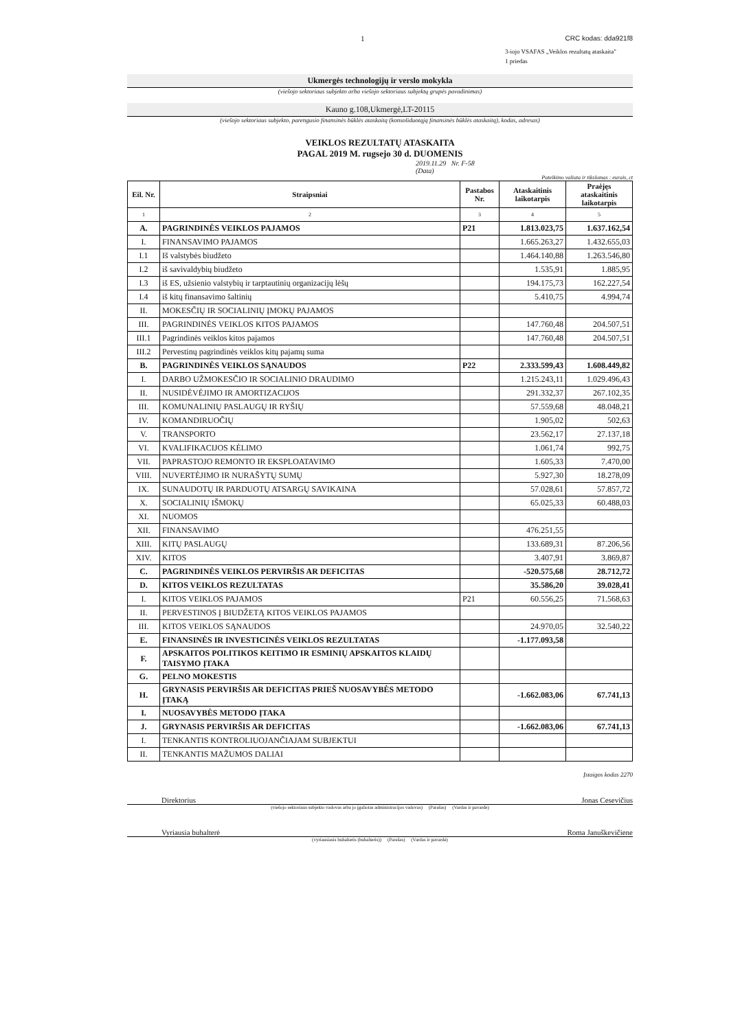1 CRC kodas: dda921f8
3-iojo VSAFAS „Veiklos rezultatų ataskaita"
1 priedas
Ukmergės technologijų ir verslo mokykla
(viešojo sektoriaus subjekto arba viešojo sektoriaus subjektų grupės pavadinimas)
Kauno g.108,Ukmergė,LT-20115
(viešojo sektoriaus subjekto, parengusio finansinės būklės ataskaitą (konsoliduotąją finansinės būklės ataskaitą), kodas, adresas)
VEIKLOS REZULTATŲ ATASKAITA
PAGAL 2019 M. rugsejo 30 d. DUOMENIS
2019.11.29 Nr. F-58
(Data)
Pateikimo valiuta ir tikslumas : eurais, ct
| Eil. Nr. | Straipsniai | Pastabos Nr. | Ataskaitinis laikotarpis | Praėjęs ataskaitinis laikotarpis |
| --- | --- | --- | --- | --- |
| 1 | 2 | 3 | 4 | 5 |
| A. | PAGRINDINĖS VEIKLOS PAJAMOS | P21 | 1.813.023,75 | 1.637.162,54 |
| I. | FINANSAVIMO PAJAMOS | | 1.665.263,27 | 1.432.655,03 |
| I.1 | Iš valstybės biudžeto | | 1.464.140,88 | 1.263.546,80 |
| I.2 | iš savivaldybių biudžeto | | 1.535,91 | 1.885,95 |
| I.3 | iš ES, užsienio valstybių ir tarptautinių organizacijų lėšų | | 194.175,73 | 162.227,54 |
| I.4 | iš kitų finansavimo šaltinių | | 5.410,75 | 4.994,74 |
| II. | MOKESČIŲ IR SOCIALINIŲ ĮMOKŲ PAJAMOS | | | |
| III. | PAGRINDINĖS VEIKLOS KITOS PAJAMOS | | 147.760,48 | 204.507,51 |
| III.1 | Pagrindinės veiklos kitos pajamos | | 147.760,48 | 204.507,51 |
| III.2 | Pervestinų pagrindinės veiklos kitų pajamų suma | | | |
| B. | PAGRINDINĖS VEIKLOS SĄNAUDOS | P22 | 2.333.599,43 | 1.608.449,82 |
| I. | DARBO UŽMOKESČIO IR SOCIALINIO DRAUDIMO | | 1.215.243,11 | 1.029.496,43 |
| II. | NUSIDĖVĖJIMO IR AMORTIZACIJOS | | 291.332,37 | 267.102,35 |
| III. | KOMUNALINIŲ PASLAUGŲ IR RYŠIŲ | | 57.559,68 | 48.048,21 |
| IV. | KOMANDIRUOČIŲ | | 1.905,02 | 502,63 |
| V. | TRANSPORTO | | 23.562,17 | 27.137,18 |
| VI. | KVALIFIKACIJOS KĖLIMO | | 1.061,74 | 992,75 |
| VII. | PAPRASTOJO REMONTO IR EKSPLOATAVIMO | | 1.605,33 | 7.470,00 |
| VIII. | NUVERTĖJIMO IR NURAŠYTŲ SUMŲ | | 5.927,30 | 18.278,09 |
| IX. | SUNAUDOTŲ IR PARDUOTŲ ATSARGŲ SAVIKAINA | | 57.028,61 | 57.857,72 |
| X. | SOCIALINIŲ IŠMOKŲ | | 65.025,33 | 60.488,03 |
| XI. | NUOMOS | | | |
| XII. | FINANSAVIMO | | 476.251,55 | |
| XIII. | KITŲ PASLAUGŲ | | 133.689,31 | 87.206,56 |
| XIV. | KITOS | | 3.407,91 | 3.869,87 |
| C. | PAGRINDINĖS VEIKLOS PERVIRŠIS AR DEFICITAS | | -520.575,68 | 28.712,72 |
| D. | KITOS VEIKLOS REZULTATAS | | 35.586,20 | 39.028,41 |
| I. | KITOS VEIKLOS PAJAMOS | P21 | 60.556,25 | 71.568,63 |
| II. | PERVESTINOS Į BIUDŽETĄ KITOS VEIKLOS PAJAMOS | | | |
| III. | KITOS VEIKLOS SĄNAUDOS | | 24.970,05 | 32.540,22 |
| E. | FINANSINĖS IR INVESTICINĖS VEIKLOS REZULTATAS | | -1.177.093,58 | |
| F. | APSKAITOS POLITIKOS KEITIMO IR ESMINIŲ APSKAITOS KLAIDŲ TAISYMO ĮTAKA | | | |
| G. | PELNO MOKESTIS | | | |
| H. | GRYNASIS PERVIRŠIS AR DEFICITAS PRIEŠ NUOSAVYBĖS METODO ĮTAKĄ | | -1.662.083,06 | 67.741,13 |
| I. | NUOSAVYBĖS METODO ĮTAKA | | | |
| J. | GRYNASIS PERVIRŠIS AR DEFICITAS | | -1.662.083,06 | 67.741,13 |
| I. | TENKANTIS KONTROLIUOJANČIAJAM SUBJEKTUI | | | |
| II. | TENKANTIS MAŽUMOS DALIAI | | | |
Įstaigos kodas 2270
Direktorius Jonas Cesevičius
(viešojo sektoriaus subjekto vadovas arba jo įgaliotas administracijos vadovas) (Parašas) (Vardas ir pavardė)
Vyriausia buhalterė Roma Januškevičiene
(vyriausiasis buhalteris (buhalteris)) (Parašas) (Vardas ir pavardė)